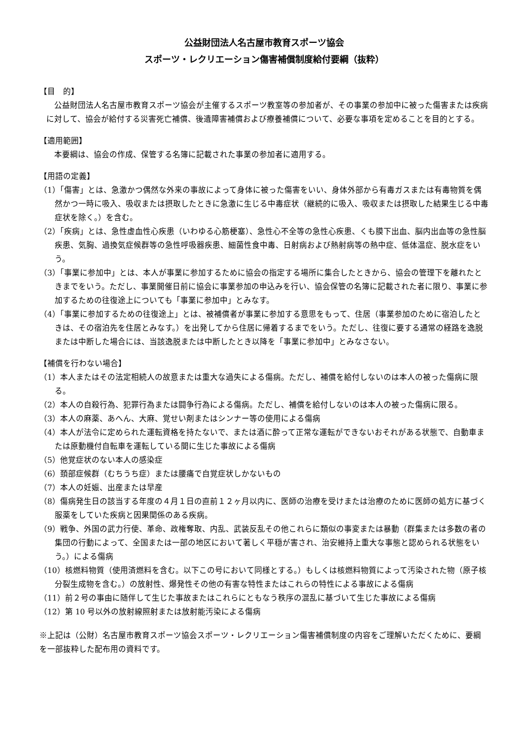公益財団法人名古屋市教育スポーツ協会
スポーツ・レクリエーション傷害補償制度給付要綱（抜粋）
【目　的】
公益財団法人名古屋市教育スポーツ協会が主催するスポーツ教室等の参加者が、その事業の参加中に被った傷害または疾病に対して、協会が給付する災害死亡補償、後遺障害補償および療養補償について、必要な事項を定めることを目的とする。
【適用範囲】
本要綱は、協会の作成、保管する名簿に記載された事業の参加者に適用する。
【用語の定義】
（1）「傷害」とは、急激かつ偶然な外来の事故によって身体に被った傷害をいい、身体外部から有毒ガスまたは有毒物質を偶然かつ一時に吸入、吸収または摂取したときに急激に生じる中毒症状（継続的に吸入、吸収または摂取した結果生じる中毒症状を除く。）を含む。
（2）「疾病」とは、急性虚血性心疾患（いわゆる心筋梗塞）、急性心不全等の急性心疾患、くも膜下出血、脳内出血等の急性脳疾患、気胸、過換気症候群等の急性呼吸器疾患、細菌性食中毒、日射病および熱射病等の熱中症、低体温症、脱水症をいう。
（3）「事業に参加中」とは、本人が事業に参加するために協会の指定する場所に集合したときから、協会の管理下を離れたときまでをいう。ただし、事業開催日前に協会に事業参加の申込みを行い、協会保管の名簿に記載された者に限り、事業に参加するための往復途上についても「事業に参加中」とみなす。
（4）「事業に参加するための往復途上」とは、被補償者が事業に参加する意思をもって、住居（事業参加のために宿泊したときは、その宿泊先を住居とみなす。）を出発してから住居に帰着するまでをいう。ただし、往復に要する通常の経路を逸脱または中断した場合には、当該逸脱または中断したとき以降を「事業に参加中」とみなさない。
【補償を行わない場合】
（1）本人またはその法定相続人の故意または重大な過失による傷病。ただし、補償を給付しないのは本人の被った傷病に限る。
（2）本人の自殺行為、犯罪行為または闘争行為による傷病。ただし、補償を給付しないのは本人の被った傷病に限る。
（3）本人の麻薬、あへん、大麻、覚せい剤またはシンナー等の使用による傷病
（4）本人が法令に定められた運転資格を持たないで、または酒に酔って正常な運転ができないおそれがある状態で、自動車または原動機付自転車を運転している間に生じた事故による傷病
（5）他覚症状のない本人の感染症
（6）頚部症候群（むちうち症）または腰痛で自覚症状しかないもの
（7）本人の妊娠、出産または早産
（8）傷病発生日の該当する年度の４月１日の直前１２ヶ月以内に、医師の治療を受けまたは治療のために医師の処方に基づく服薬をしていた疾病と因果関係のある疾病。
（9）戦争、外国の武力行使、革命、政権奪取、内乱、武装反乱その他これらに類似の事変または暴動（群集または多数の者の集団の行動によって、全国または一部の地区において著しく平穏が害され、治安維持上重大な事態と認められる状態をいう。）による傷病
（10）核燃料物質（使用済燃料を含む。以下この号において同様とする。）もしくは核燃料物質によって汚染された物（原子核分裂生成物を含む。）の放射性、爆発性その他の有害な特性またはこれらの特性による事故による傷病
（11）前２号の事由に随伴して生じた事故またはこれらにともなう秩序の混乱に基づいて生じた事故による傷病
（12）第 10 号以外の放射線照射または放射能汚染による傷病
※上記は（公財）名古屋市教育スポーツ協会スポーツ・レクリエーション傷害補償制度の内容をご理解いただくために、要綱を一部抜粋した配布用の資料です。